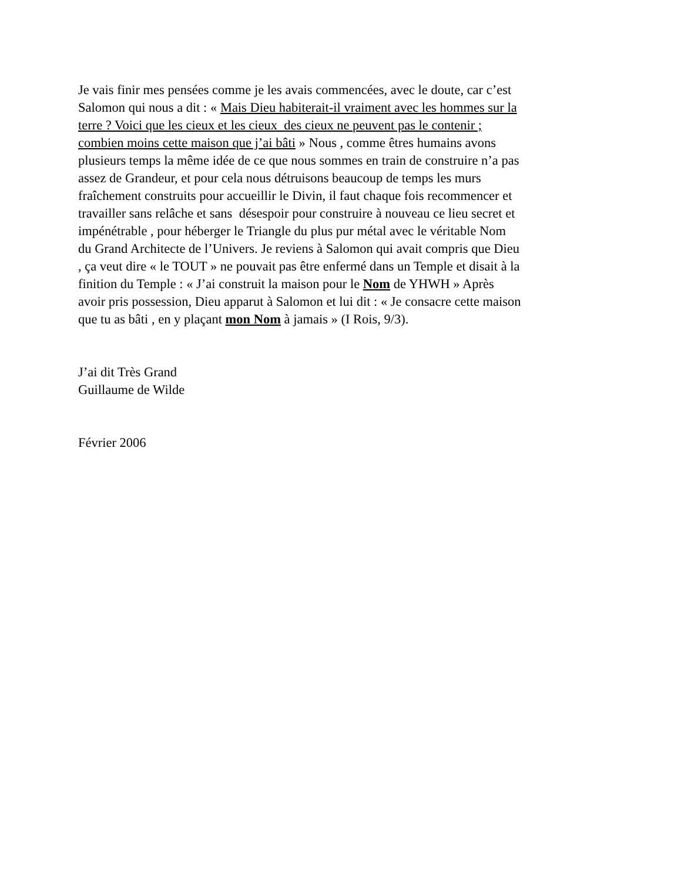Je vais finir mes pensées comme je les avais commencées, avec le doute, car c’est
Salomon qui nous a dit : « Mais Dieu habiterait-il vraiment avec les hommes sur la
terre ? Voici que les cieux et les cieux des cieux ne peuvent pas le contenir ;
combien moins cette maison que j’ai bâti » Nous , comme êtres humains avons
plusieurs temps la même idée de ce que nous sommes en train de construire n’a pas
assez de Grandeur, et pour cela nous détruisons beaucoup de temps les murs
fraîchement construits pour accueillir le Divin, il faut chaque fois recommencer et
travailler sans relâche et sans désespoir pour construire à nouveau ce lieu secret et
impénétrable , pour héberger le Triangle du plus pur métal avec le véritable Nom
du Grand Architecte de l’Univers. Je reviens à Salomon qui avait compris que Dieu
, ça veut dire « le TOUT » ne pouvait pas être enfermé dans un Temple et disait à la
finition du Temple : « J’ai construit la maison pour le Nom de YHWH » Après
avoir pris possession, Dieu apparut à Salomon et lui dit : « Je consacre cette maison
que tu as bâti , en y plaçant mon Nom à jamais » (I Rois, 9/3).
J’ai dit Très Grand
Guillaume de Wilde
Février 2006